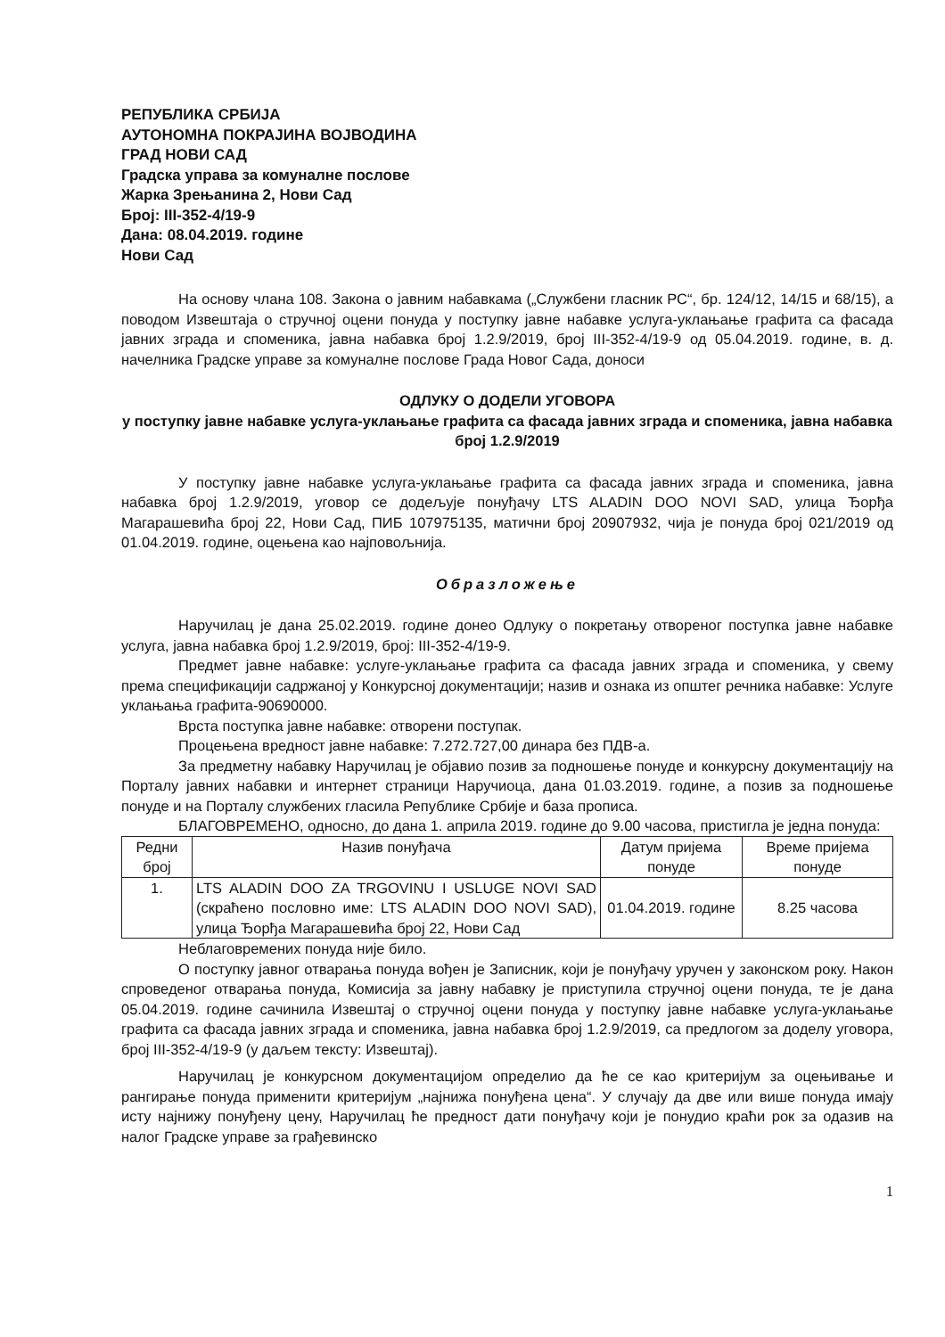РЕПУБЛИКА СРБИЈА
АУТОНОМНА ПОКРАЈИНА ВОЈВОДИНА
ГРАД НОВИ САД
Градска управа за комуналне послове
Жарка Зрењанина 2, Нови Сад
Број: III-352-4/19-9
Дана: 08.04.2019. године
Нови Сад
На основу члана 108. Закона о јавним набавкама („Службени гласник РС“, бр. 124/12, 14/15 и 68/15), а поводом Извештаја о стручној оцени понуда у поступку јавне набавке услуга-уклањање графита са фасада јавних зграда и споменика, јавна набавка број 1.2.9/2019, број III-352-4/19-9 од 05.04.2019. године, в. д. начелника Градске управе за комуналне послове Града Новог Сада, доноси
ОДЛУКУ О ДОДЕЛИ УГОВОРА
у поступку јавне набавке услуга-уклањање графита са фасада јавних зграда и споменика, јавна набавка број 1.2.9/2019
У поступку јавне набавке услуга-уклањање графита са фасада јавних зграда и споменика, јавна набавка број 1.2.9/2019, уговор се додељује понуђачу LTS ALADIN DOO NOVI SAD, улица Ђорђа Магарашевића број 22, Нови Сад, ПИБ 107975135, матични број 20907932, чија је понуда број 021/2019 од 01.04.2019. године, оцењена као најповољнија.
Образложење
Наручилац је дана 25.02.2019. године донео Одлуку о покретању отвореног поступка јавне набавке услуга, јавна набавка број 1.2.9/2019, број: III-352-4/19-9.
Предмет јавне набавке: услуге-уклањање графита са фасада јавних зграда и споменика, у свему према спецификацији садржаној у Конкурсној документацији; назив и ознака из општег речника набавке: Услуге уклањања графита-90690000.
Врста поступка јавне набавке: отворени поступак.
Процењена вредност јавне набавке: 7.272.727,00 динара без ПДВ-а.
За предметну набавку Наручилац је објавио позив за подношење понуде и конкурсну документацију на Порталу јавних набавки и интернет страници Наручиоца, дана 01.03.2019. године, а позив за подношење понуде и на Порталу службених гласила Републике Србије и база прописа.
БЛАГОВРЕМЕНО, односно, до дана 1. априла 2019. године до 9.00 часова, пристигла је једна понуда:
| Редни број | Назив понуђача | Датум пријема понуде | Време пријема понуде |
| --- | --- | --- | --- |
| 1. | LTS ALADIN DOO ZA TRGOVINU I USLUGE NOVI SAD (скраћено пословно име: LTS ALADIN DOO NOVI SAD), улица Ђорђа Магарашевића број 22, Нови Сад | 01.04.2019. године | 8.25 часова |
Неблаговремених понуда није било.
О поступку јавног отварања понуда вођен је Записник, који је понуђачу уручен у законском року. Након спроведеног отварања понуда, Комисија за јавну набавку је приступила стручној оцени понуда, те је дана 05.04.2019. године сачинила Извештај о стручној оцени понуда у поступку јавне набавке услуга-уклањање графита са фасада јавних зграда и споменика, јавна набавка број 1.2.9/2019, са предлогом за доделу уговора, број III-352-4/19-9 (у даљем тексту: Извештај).
Наручилац је конкурсном документацијом определио да ће се као критеријум за оцењивање и рангирање понуда применити критеријум „најнижа понуђена цена“. У случају да две или више понуда имају исту најнижу понуђену цену, Наручилац ће предност дати понуђачу који је понудио краћи рок за одазив на налог Градске управе за грађевинско
1